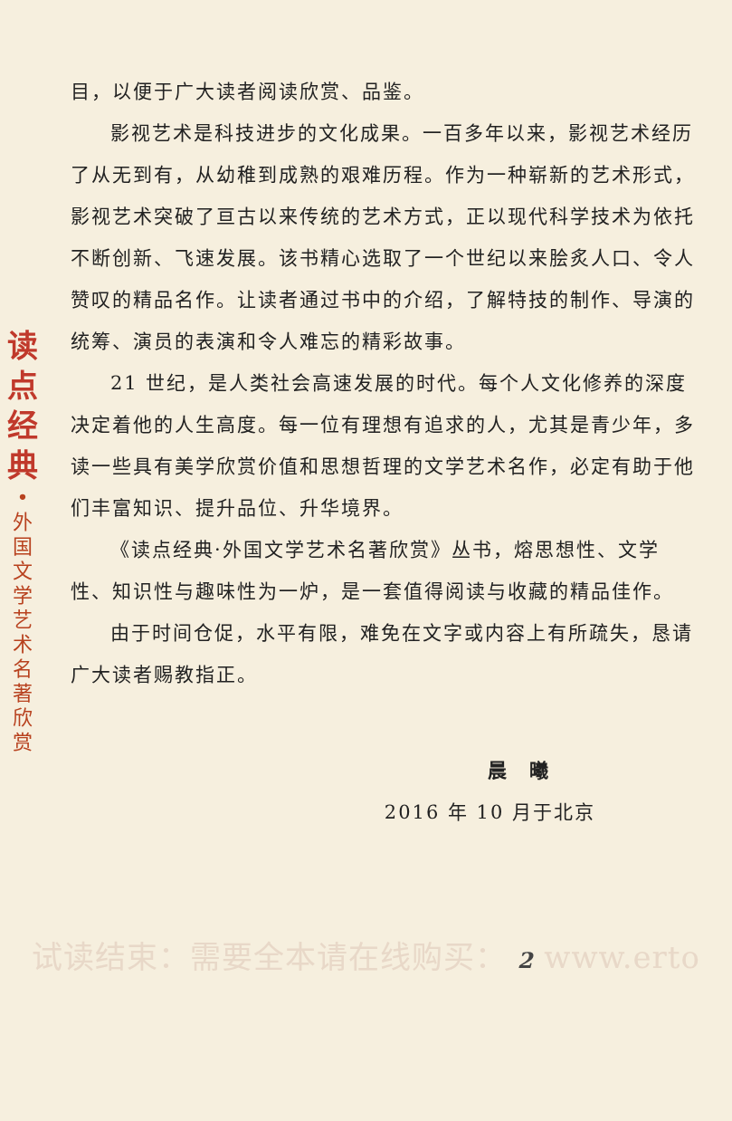读
点
经
典
•
外
国
文
学
艺
术
名
著
欣
赏
目，以便于广大读者阅读欣赏、品鉴。
影视艺术是科技进步的文化成果。一百多年以来，影视艺术经历了从无到有，从幼稚到成熟的艰难历程。作为一种崭新的艺术形式，影视艺术突破了亘古以来传统的艺术方式，正以现代科学技术为依托不断创新、飞速发展。该书精心选取了一个世纪以来脍炙人口、令人赞叹的精品名作。让读者通过书中的介绍，了解特技的制作、导演的统筹、演员的表演和令人难忘的精彩故事。
21 世纪，是人类社会高速发展的时代。每个人文化修养的深度决定着他的人生高度。每一位有理想有追求的人，尤其是青少年，多读一些具有美学欣赏价值和思想哲理的文学艺术名作，必定有助于他们丰富知识、提升品位、升华境界。
《读点经典·外国文学艺术名著欣赏》丛书，熔思想性、文学性、知识性与趣味性为一炉，是一套值得阅读与收藏的精品佳作。
由于时间仓促，水平有限，难免在文字或内容上有所疏失，恳请广大读者赐教指正。
晨　曦
2016 年 10 月于北京
试读结束：需要全本请在线购买： 2 www.erto